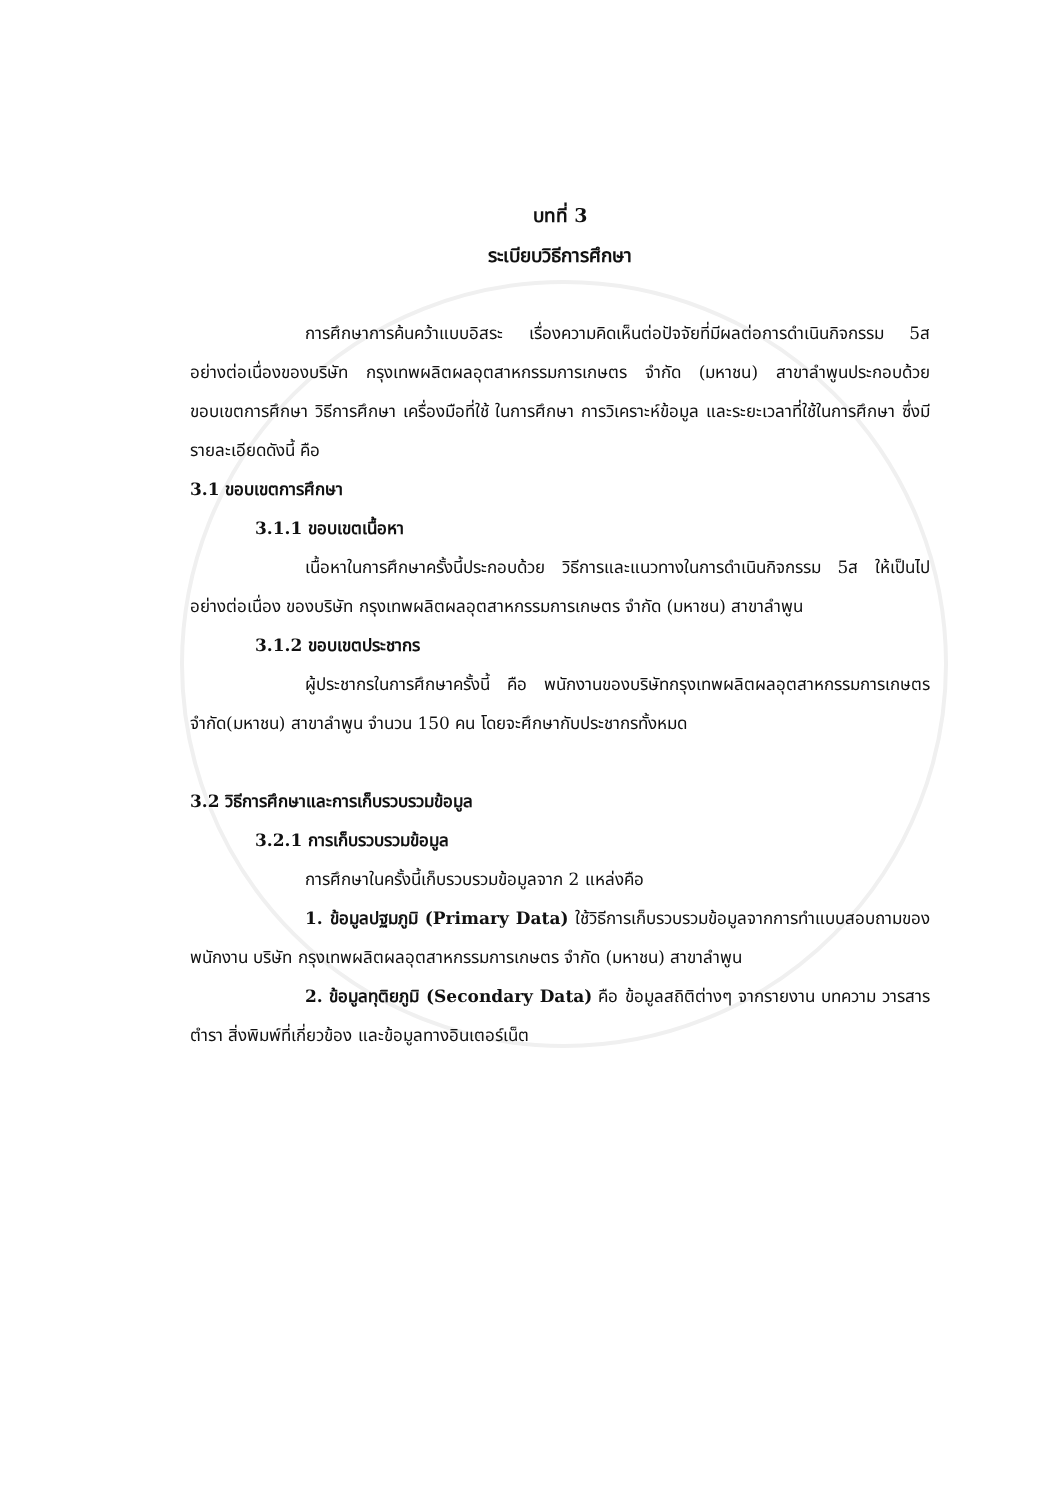บทที่ 3
ระเบียบวิธีการศึกษา
การศึกษาการค้นคว้าแบบอิสระ เรื่องความคิดเห็นต่อปัจจัยที่มีผลต่อการดำเนินกิจกรรม 5ส อย่างต่อเนื่องของบริษัท กรุงเทพผลิตผลอุตสาหกรรมการเกษตร จำกัด (มหาชน) สาขาลำพูนประกอบด้วย ขอบเขตการศึกษา วิธีการศึกษา เครื่องมือที่ใช้ ในการศึกษา การวิเคราะห์ข้อมูล และระยะเวลาที่ใช้ในการศึกษา ซึ่งมีรายละเอียดดังนี้ คือ
3.1 ขอบเขตการศึกษา
3.1.1 ขอบเขตเนื้อหา
เนื้อหาในการศึกษาครั้งนี้ประกอบด้วย วิธีการและแนวทางในการดำเนินกิจกรรม 5ส ให้เป็นไปอย่างต่อเนื่อง ของบริษัท กรุงเทพผลิตผลอุตสาหกรรมการเกษตร จำกัด (มหาชน) สาขาลำพูน
3.1.2 ขอบเขตประชากร
ผู้ประชากรในการศึกษาครั้งนี้ คือ พนักงานของบริษัทกรุงเทพผลิตผลอุตสาหกรรมการเกษตร จำกัด(มหาชน) สาขาลำพูน จำนวน 150 คน โดยจะศึกษากับประชากรทั้งหมด
3.2 วิธีการศึกษาและการเก็บรวบรวมข้อมูล
3.2.1 การเก็บรวบรวมข้อมูล
การศึกษาในครั้งนี้เก็บรวบรวมข้อมูลจาก 2 แหล่งคือ
1. ข้อมูลปฐมภูมิ (Primary Data) ใช้วิธีการเก็บรวบรวมข้อมูลจากการทำแบบสอบถามของพนักงาน บริษัท กรุงเทพผลิตผลอุตสาหกรรมการเกษตร จำกัด (มหาชน) สาขาลำพูน
2. ข้อมูลทุติยภูมิ (Secondary Data) คือ ข้อมูลสถิติต่างๆ จากรายงาน บทความ วารสาร ตำรา สิ่งพิมพ์ที่เกี่ยวข้อง และข้อมูลทางอินเตอร์เน็ต